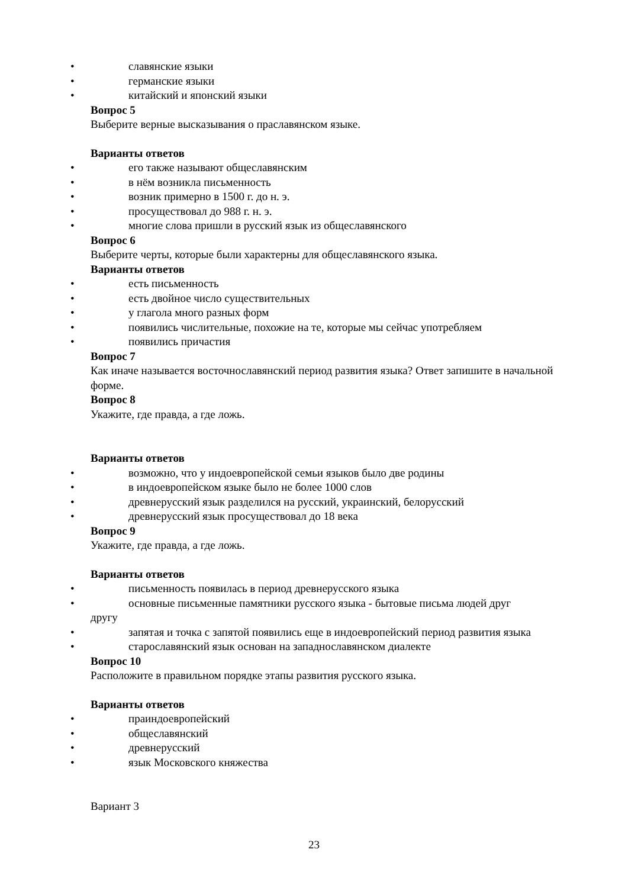• славянские языки
• германские языки
• китайский и японский языки
Вопрос 5
Выберите верные высказывания о праславянском языке.
Варианты ответов
• его также называют общеславянским
• в нём возникла письменность
• возник примерно в 1500 г. до н. э.
• просуществовал до 988 г. н. э.
• многие слова пришли в русский язык из общеславянского
Вопрос 6
Выберите черты, которые были характерны для общеславянского языка.
Варианты ответов
• есть письменность
• есть двойное число существительных
• у глагола много разных форм
• появились числительные, похожие на те, которые мы сейчас употребляем
• появились причастия
Вопрос 7
Как иначе называется восточнославянский период развития языка? Ответ запишите в начальной форме.
Вопрос 8
Укажите, где правда, а где ложь.
Варианты ответов
• возможно, что у индоевропейской семьи языков было две родины
• в индоевропейском языке было не более 1000 слов
• древнерусский язык разделился на русский, украинский, белорусский
• древнерусский язык просуществовал до 18 века
Вопрос 9
Укажите, где правда, а где ложь.
Варианты ответов
• письменность появилась в период древнерусского языка
• основные письменные памятники русского языка - бытовые письма людей друг
другу
• запятая и точка с запятой появились еще в индоевропейский период развития языка
• старославянский язык основан на западнославянском диалекте
Вопрос 10
Расположите в правильном порядке этапы развития русского языка.
Варианты ответов
• праиндоевропейский
• общеславянский
• древнерусский
• язык Московского княжества
Вариант 3
23